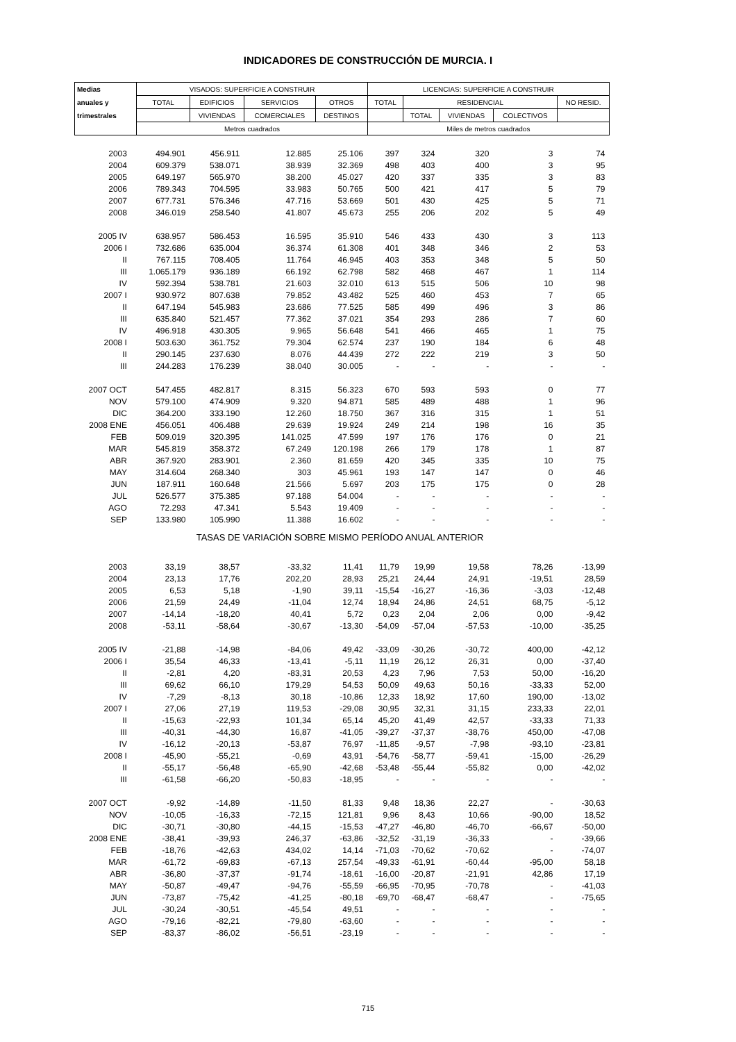INDICADORES DE CONSTRUCCIÓN DE MURCIA. I
| Medias | VISADOS: SUPERFICIE A CONSTRUIR | | | | LICENCIAS: SUPERFICIE A CONSTRUIR | | | | |
| --- | --- | --- | --- | --- | --- | --- | --- | --- | --- |
| anuales y | TOTAL | EDIFICIOS | SERVICIOS | OTROS | TOTAL | RESIDENCIAL | | | NO RESID. |
| trimestrales | | VIVIENDAS | COMERCIALES | DESTINOS | | TOTAL | VIVIENDAS | COLECTIVOS | |
| | Metros cuadrados | | | | Miles de metros cuadrados | | | | |
| 2003 | 494.901 | 456.911 | 12.885 | 25.106 | 397 | 324 | 320 | 3 | 74 |
| 2004 | 609.379 | 538.071 | 38.939 | 32.369 | 498 | 403 | 400 | 3 | 95 |
| 2005 | 649.197 | 565.970 | 38.200 | 45.027 | 420 | 337 | 335 | 3 | 83 |
| 2006 | 789.343 | 704.595 | 33.983 | 50.765 | 500 | 421 | 417 | 5 | 79 |
| 2007 | 677.731 | 576.346 | 47.716 | 53.669 | 501 | 430 | 425 | 5 | 71 |
| 2008 | 346.019 | 258.540 | 41.807 | 45.673 | 255 | 206 | 202 | 5 | 49 |
| 2005 IV | 638.957 | 586.453 | 16.595 | 35.910 | 546 | 433 | 430 | 3 | 113 |
| 2006 I | 732.686 | 635.004 | 36.374 | 61.308 | 401 | 348 | 346 | 2 | 53 |
| II | 767.115 | 708.405 | 11.764 | 46.945 | 403 | 353 | 348 | 5 | 50 |
| III | 1.065.179 | 936.189 | 66.192 | 62.798 | 582 | 468 | 467 | 1 | 114 |
| IV | 592.394 | 538.781 | 21.603 | 32.010 | 613 | 515 | 506 | 10 | 98 |
| 2007 I | 930.972 | 807.638 | 79.852 | 43.482 | 525 | 460 | 453 | 7 | 65 |
| II | 647.194 | 545.983 | 23.686 | 77.525 | 585 | 499 | 496 | 3 | 86 |
| III | 635.840 | 521.457 | 77.362 | 37.021 | 354 | 293 | 286 | 7 | 60 |
| IV | 496.918 | 430.305 | 9.965 | 56.648 | 541 | 466 | 465 | 1 | 75 |
| 2008 I | 503.630 | 361.752 | 79.304 | 62.574 | 237 | 190 | 184 | 6 | 48 |
| II | 290.145 | 237.630 | 8.076 | 44.439 | 272 | 222 | 219 | 3 | 50 |
| III | 244.283 | 176.239 | 38.040 | 30.005 | - | - | - | - | - |
| 2007 OCT | 547.455 | 482.817 | 8.315 | 56.323 | 670 | 593 | 593 | 0 | 77 |
| NOV | 579.100 | 474.909 | 9.320 | 94.871 | 585 | 489 | 488 | 1 | 96 |
| DIC | 364.200 | 333.190 | 12.260 | 18.750 | 367 | 316 | 315 | 1 | 51 |
| 2008 ENE | 456.051 | 406.488 | 29.639 | 19.924 | 249 | 214 | 198 | 16 | 35 |
| FEB | 509.019 | 320.395 | 141.025 | 47.599 | 197 | 176 | 176 | 0 | 21 |
| MAR | 545.819 | 358.372 | 67.249 | 120.198 | 266 | 179 | 178 | 1 | 87 |
| ABR | 367.920 | 283.901 | 2.360 | 81.659 | 420 | 345 | 335 | 10 | 75 |
| MAY | 314.604 | 268.340 | 303 | 45.961 | 193 | 147 | 147 | 0 | 46 |
| JUN | 187.911 | 160.648 | 21.566 | 5.697 | 203 | 175 | 175 | 0 | 28 |
| JUL | 526.577 | 375.385 | 97.188 | 54.004 | - | - | - | - | - |
| AGO | 72.293 | 47.341 | 5.543 | 19.409 | - | - | - | - | - |
| SEP | 133.980 | 105.990 | 11.388 | 16.602 | - | - | - | - | - |
| TASAS DE VARIACIÓN SOBRE MISMO PERÍODO ANUAL ANTERIOR | | | | | | | | | |
| 2003 | 33,19 | 38,57 | -33,32 | 11,41 | 11,79 | 19,99 | 19,58 | 78,26 | -13,99 |
| 2004 | 23,13 | 17,76 | 202,20 | 28,93 | 25,21 | 24,44 | 24,91 | -19,51 | 28,59 |
| 2005 | 6,53 | 5,18 | -1,90 | 39,11 | -15,54 | -16,27 | -16,36 | -3,03 | -12,48 |
| 2006 | 21,59 | 24,49 | -11,04 | 12,74 | 18,94 | 24,86 | 24,51 | 68,75 | -5,12 |
| 2007 | -14,14 | -18,20 | 40,41 | 5,72 | 0,23 | 2,04 | 2,06 | 0,00 | -9,42 |
| 2008 | -53,11 | -58,64 | -30,67 | -13,30 | -54,09 | -57,04 | -57,53 | -10,00 | -35,25 |
| 2005 IV | -21,88 | -14,98 | -84,06 | 49,42 | -33,09 | -30,26 | -30,72 | 400,00 | -42,12 |
| 2006 I | 35,54 | 46,33 | -13,41 | -5,11 | 11,19 | 26,12 | 26,31 | 0,00 | -37,40 |
| II | -2,81 | 4,20 | -83,31 | 20,53 | 4,23 | 7,96 | 7,53 | 50,00 | -16,20 |
| III | 69,62 | 66,10 | 179,29 | 54,53 | 50,09 | 49,63 | 50,16 | -33,33 | 52,00 |
| IV | -7,29 | -8,13 | 30,18 | -10,86 | 12,33 | 18,92 | 17,60 | 190,00 | -13,02 |
| 2007 I | 27,06 | 27,19 | 119,53 | -29,08 | 30,95 | 32,31 | 31,15 | 233,33 | 22,01 |
| II | -15,63 | -22,93 | 101,34 | 65,14 | 45,20 | 41,49 | 42,57 | -33,33 | 71,33 |
| III | -40,31 | -44,30 | 16,87 | -41,05 | -39,27 | -37,37 | -38,76 | 450,00 | -47,08 |
| IV | -16,12 | -20,13 | -53,87 | 76,97 | -11,85 | -9,57 | -7,98 | -93,10 | -23,81 |
| 2008 I | -45,90 | -55,21 | -0,69 | 43,91 | -54,76 | -58,77 | -59,41 | -15,00 | -26,29 |
| II | -55,17 | -56,48 | -65,90 | -42,68 | -53,48 | -55,44 | -55,82 | 0,00 | -42,02 |
| III | -61,58 | -66,20 | -50,83 | -18,95 | - | - | - | - | - |
| 2007 OCT | -9,92 | -14,89 | -11,50 | 81,33 | 9,48 | 18,36 | 22,27 | - | -30,63 |
| NOV | -10,05 | -16,33 | -72,15 | 121,81 | 9,96 | 8,43 | 10,66 | -90,00 | 18,52 |
| DIC | -30,71 | -30,80 | -44,15 | -15,53 | -47,27 | -46,80 | -46,70 | -66,67 | -50,00 |
| 2008 ENE | -38,41 | -39,93 | 246,37 | -63,86 | -32,52 | -31,19 | -36,33 | - | -39,66 |
| FEB | -18,76 | -42,63 | 434,02 | 14,14 | -71,03 | -70,62 | -70,62 | - | -74,07 |
| MAR | -61,72 | -69,83 | -67,13 | 257,54 | -49,33 | -61,91 | -60,44 | -95,00 | 58,18 |
| ABR | -36,80 | -37,37 | -91,74 | -18,61 | -16,00 | -20,87 | -21,91 | 42,86 | 17,19 |
| MAY | -50,87 | -49,47 | -94,76 | -55,59 | -66,95 | -70,95 | -70,78 | - | -41,03 |
| JUN | -73,87 | -75,42 | -41,25 | -80,18 | -69,70 | -68,47 | -68,47 | - | -75,65 |
| JUL | -30,24 | -30,51 | -45,54 | 49,51 | - | - | - | - | - |
| AGO | -79,16 | -82,21 | -79,80 | -63,60 | - | - | - | - | - |
| SEP | -83,37 | -86,02 | -56,51 | -23,19 | - | - | - | - | - |
715